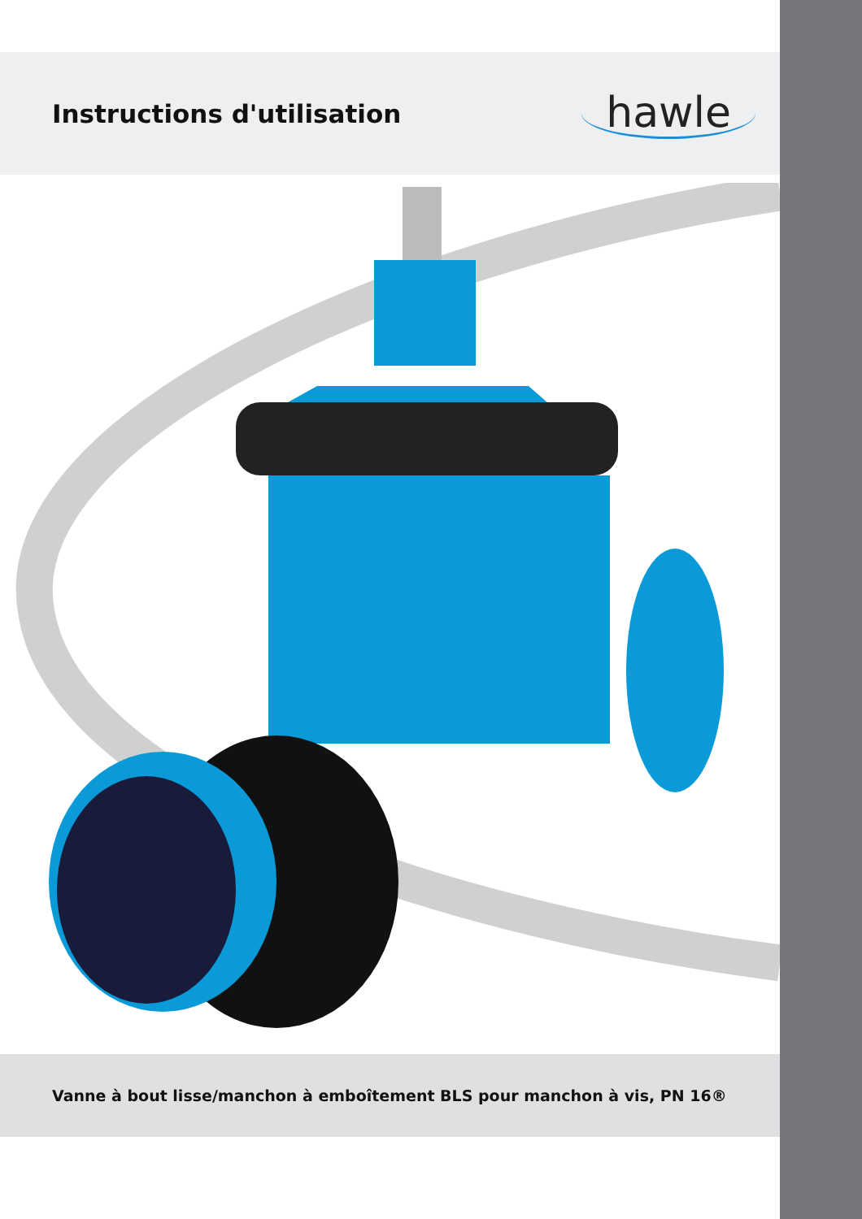Instructions d'utilisation
hawle
Vanne à bout lisse/manchon à emboîtement BLS pour manchon à vis, PN 16®